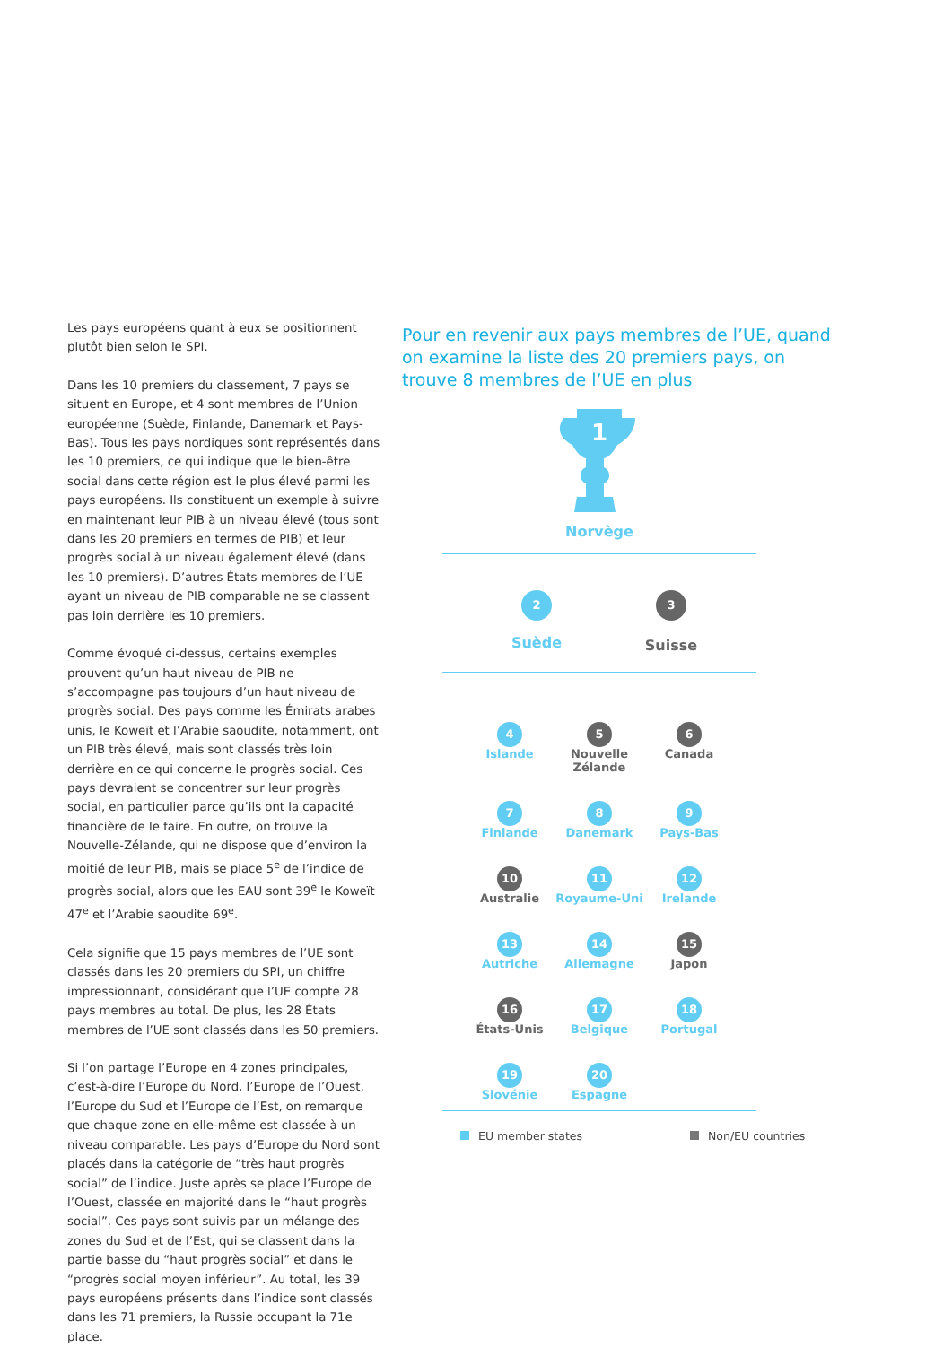Les pays européens quant à eux se positionnent plutôt bien selon le SPI.
Dans les 10 premiers du classement, 7 pays se situent en Europe, et 4 sont membres de l’Union européenne (Suède, Finlande, Danemark et Pays-Bas). Tous les pays nordiques sont représentés dans les 10 premiers, ce qui indique que le bien-être social dans cette région est le plus élevé parmi les pays européens. Ils constituent un exemple à suivre en maintenant leur PIB à un niveau élevé (tous sont dans les 20 premiers en termes de PIB) et leur progrès social à un niveau également élevé (dans les 10 premiers). D’autres États membres de l’UE ayant un niveau de PIB comparable ne se classent pas loin derrière les 10 premiers.
Comme évoqué ci-dessus, certains exemples prouvent qu’un haut niveau de PIB ne s’accompagne pas toujours d’un haut niveau de progrès social. Des pays comme les Émirats arabes unis, le Koweït et l’Arabie saoudite, notamment, ont un PIB très élevé, mais sont classés très loin derrière en ce qui concerne le progrès social. Ces pays devraient se concentrer sur leur progrès social, en particulier parce qu’ils ont la capacité financière de le faire. En outre, on trouve la Nouvelle-Zélande, qui ne dispose que d’environ la moitié de leur PIB, mais se place 5<sup>e</sup> de l’indice de progrès social, alors que les EAU sont 39<sup>e</sup> le Koweït 47<sup>e</sup> et l’Arabie saoudite 69<sup>e</sup>.
Cela signifie que 15 pays membres de l’UE sont classés dans les 20 premiers du SPI, un chiffre impressionnant, considérant que l’UE compte 28 pays membres au total. De plus, les 28 États membres de l’UE sont classés dans les 50 premiers.
Si l’on partage l’Europe en 4 zones principales, c’est-à-dire l’Europe du Nord, l’Europe de l’Ouest, l’Europe du Sud et l’Europe de l’Est, on remarque que chaque zone en elle-même est classée à un niveau comparable. Les pays d’Europe du Nord sont placés dans la catégorie de “très haut progrès social” de l’indice. Juste après se place l’Europe de l’Ouest, classée en majorité dans le “haut progrès social”. Ces pays sont suivis par un mélange des zones du Sud et de l’Est, qui se classent dans la partie basse du “haut progrès social” et dans le “progrès social moyen inférieur”. Au total, les 39 pays européens présents dans l’indice sont classés dans les 71 premiers, la Russie occupant la 71e place.
Pour en revenir aux pays membres de l’UE, quand on examine la liste des 20 premiers pays, on trouve 8 membres de l’UE en plus
1
Norvège
2
Suède
3
Suisse
4
Islande
5
Nouvelle Zélande
6
Canada
7
Finlande
8
Danemark
9
Pays-Bas
10
Australie
11
Royaume-Uni
12
Irelande
13
Autriche
14
Allemagne
15
Japon
16
États-Unis
17
Belgique
18
Portugal
19
Slovénie
20
Espagne
EU member states Non/EU countries